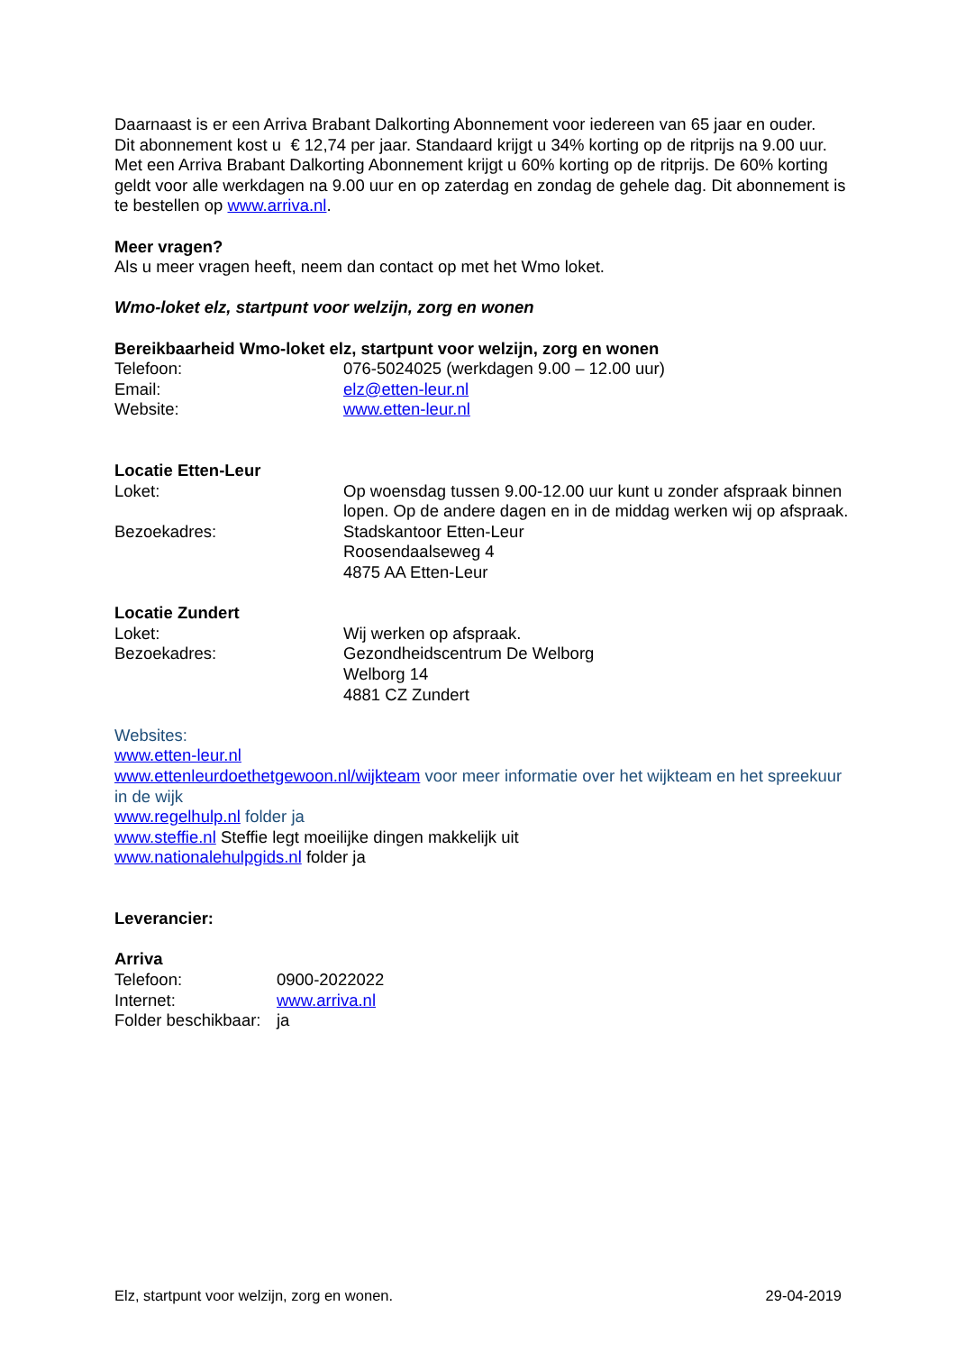Daarnaast is er een Arriva Brabant Dalkorting Abonnement voor iedereen van 65 jaar en ouder.
Dit abonnement kost u € 12,74 per jaar. Standaard krijgt u 34% korting op de ritprijs na 9.00 uur. Met een Arriva Brabant Dalkorting Abonnement krijgt u 60% korting op de ritprijs. De 60% korting geldt voor alle werkdagen na 9.00 uur en op zaterdag en zondag de gehele dag. Dit abonnement is te bestellen op www.arriva.nl.
Meer vragen?
Als u meer vragen heeft, neem dan contact op met het Wmo loket.
Wmo-loket elz, startpunt voor welzijn, zorg en wonen
Bereikbaarheid Wmo-loket elz, startpunt voor welzijn, zorg en wonen
Telefoon: 076-5024025 (werkdagen 9.00 – 12.00 uur)
Email: elz@etten-leur.nl
Website: www.etten-leur.nl
Locatie Etten-Leur
Loket: Op woensdag tussen 9.00-12.00 uur kunt u zonder afspraak binnen lopen. Op de andere dagen en in de middag werken wij op afspraak.
Bezoekadres: Stadskantoor Etten-Leur
Roosendaalseweg 4
4875 AA Etten-Leur
Locatie Zundert
Loket: Wij werken op afspraak.
Bezoekadres: Gezondheidscentrum De Welborg
Welborg 14
4881 CZ Zundert
Websites:
www.etten-leur.nl
www.ettenleurdoethetgewoon.nl/wijkteam voor meer informatie over het wijkteam en het spreekuur in de wijk
www.regelhulp.nl folder ja
www.steffie.nl Steffie legt moeilijke dingen makkelijk uit
www.nationalehulpgids.nl folder ja
Leverancier:
Arriva
Telefoon: 0900-2022022
Internet: www.arriva.nl
Folder beschikbaar:
ja
Elz, startpunt voor welzijn, zorg en wonen. 29-04-2019